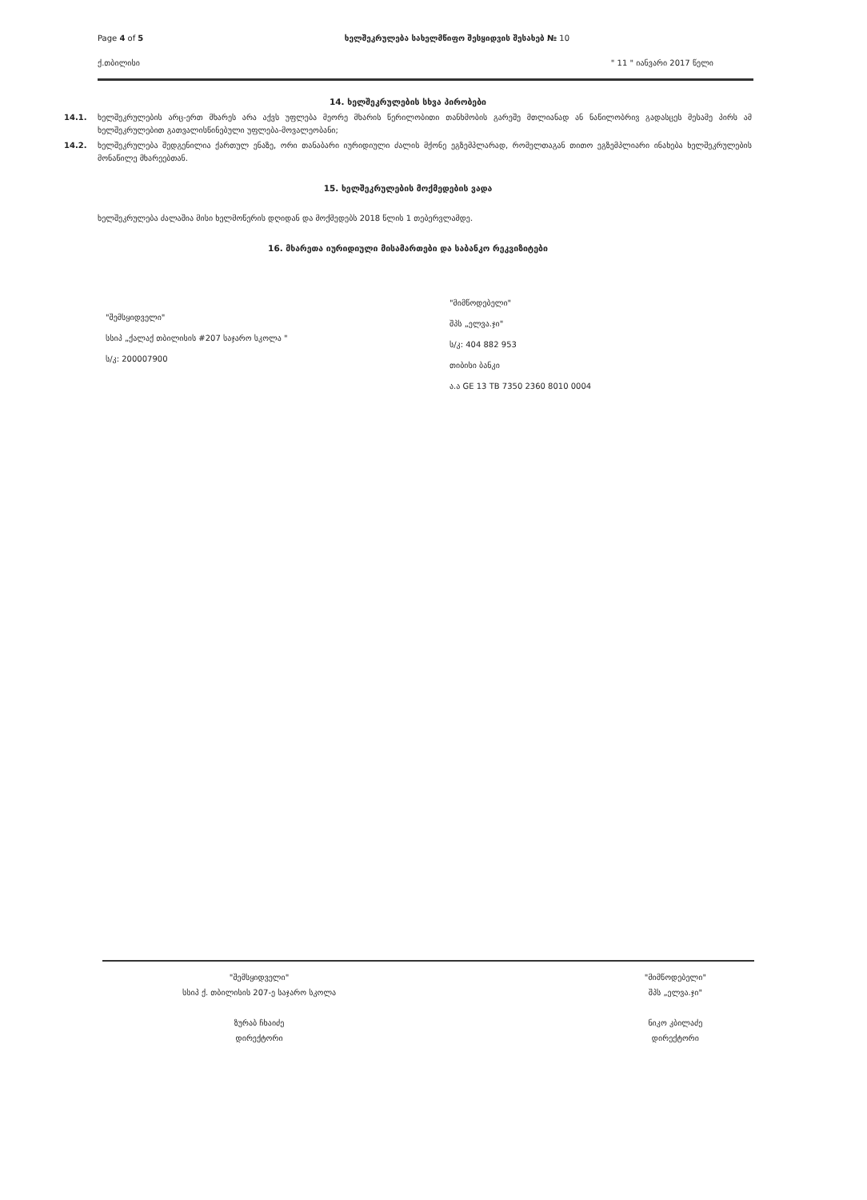Page 4 of 5 ხელშეკრულება სახელმწიფო შესყიდვის შესახებ № 10
ქ.თბილისი " 11 " იანვარი 2017 წელი
14. ხელშეკრულების სხვა პირობები
14.1. ხელშეკრულების არც-ერთ მხარეს არა აქვს უფლება მეორე მხარის წერილობითი თანხმობის გარეშე მთლიანად ან ნაწილობრივ გადასცეს მესამე პირს ამ ხელშეკრულებით გათვალისწინებული უფლება-მოვალეობანი;
14.2. ხელშეკრულება შედგენილია ქართულ ენაზე, ორი თანაბარი იურიდიული ძალის მქონე ეგზემპლარად, რომელთაგან თითო ეგზემპლიარი ინახება ხელშეკრულების მონაწილე მხარეებთან.
15. ხელშეკრულების მოქმედების ვადა
ხელშეკრულება ძალაშია მისი ხელმოწერის დღიდან და მოქმედებს 2018 წლის 1 თებერვლამდე.
16. მხარეთა იურიდიული მისამართები და საბანკო რეკვიზიტები
"შემსყიდველი"
სსიპ „ქალაქ თბილისის #207 საჯარო სკოლა "
ს/კ: 200007900
"მიმწოდებელი"
შპს „ელვა.ჯი"
ს/კ: 404 882 953
თიბისი ბანკი
ა.ა GE 13 TB 7350 2360 8010 0004
"შემსყიდველი"
სსიპ ქ. თბილისის 207-ე საჯარო სკოლა
ზურაბ ჩხაიძე
დირექტორი
"მიმწოდებელი"
შპს „ელვა.ჯი"
ნიკო კბილაძე
დირექტორი